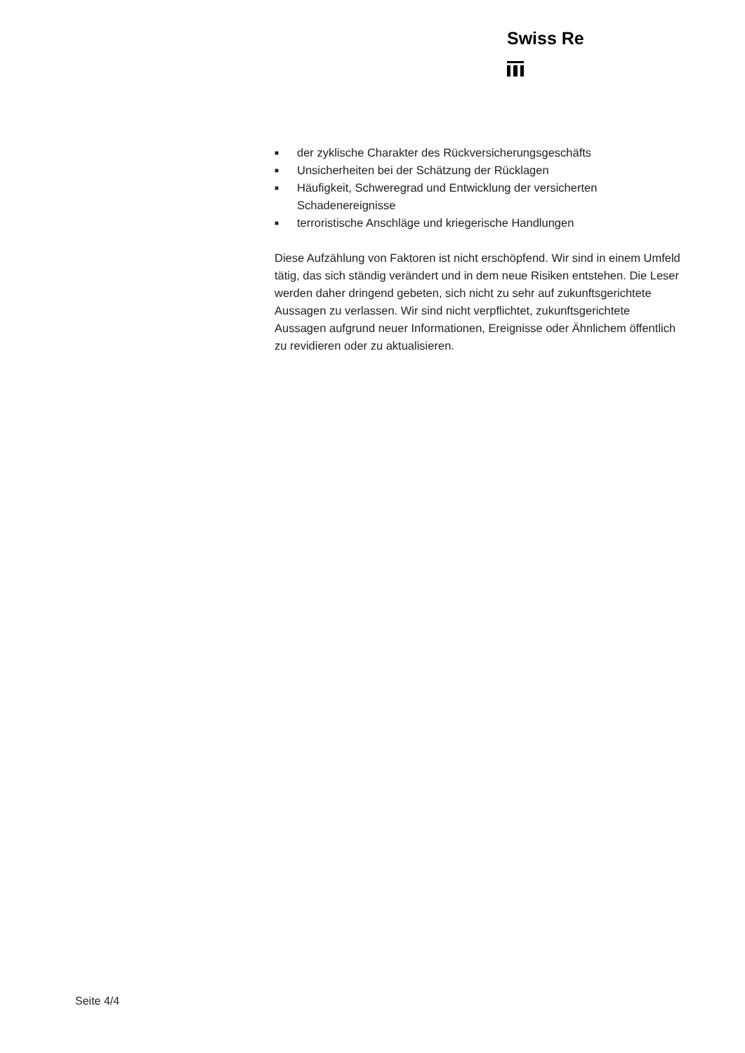Swiss Re
■ der zyklische Charakter des Rückversicherungsgeschäfts
■ Unsicherheiten bei der Schätzung der Rücklagen
■ Häufigkeit, Schweregrad und Entwicklung der versicherten Schadenereignisse
■ terroristische Anschläge und kriegerische Handlungen
Diese Aufzählung von Faktoren ist nicht erschöpfend. Wir sind in einem Umfeld tätig, das sich ständig verändert und in dem neue Risiken entstehen. Die Leser werden daher dringend gebeten, sich nicht zu sehr auf zukunftsgerichtete Aussagen zu verlassen. Wir sind nicht verpflichtet, zukunftsgerichtete Aussagen aufgrund neuer Informationen, Ereignisse oder Ähnlichem öffentlich zu revidieren oder zu aktualisieren.
Seite 4/4